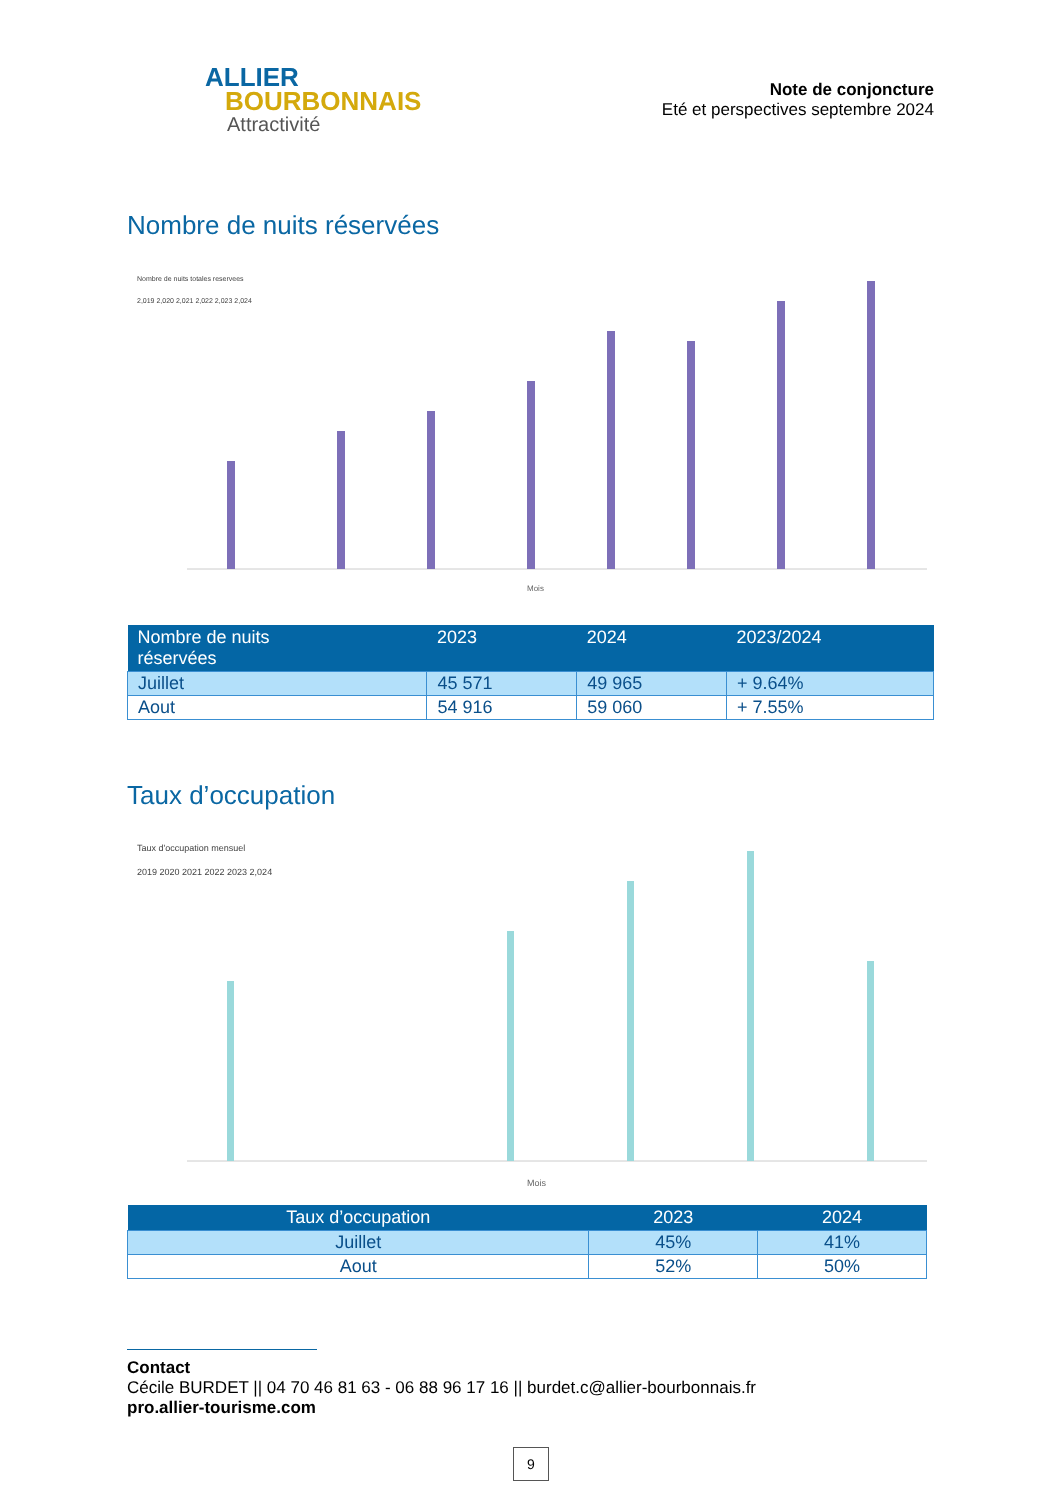ALLIER
BOURBONNAIS
Attractivité
Note de conjoncture
Eté et perspectives septembre 2024
Nombre de nuits réservées
Nombre de nuits totales reservees
2,019 2,020 2,021 2,022 2,023 2,024
Mois
| Nombre de nuits réservées | 2023 | 2024 | 2023/2024 |
| --- | --- | --- | --- |
| Juillet | 45 571 | 49 965 | + 9.64% |
| Aout | 54 916 | 59 060 | + 7.55% |
Taux d’occupation
Taux d'occupation mensuel
2019 2020 2021 2022 2023 2,024
Mois
| Taux d’occupation | 2023 | 2024 |
| --- | --- | --- |
| Juillet | 45% | 41% |
| Aout | 52% | 50% |
Contact
Cécile BURDET || 04 70 46 81 63 - 06 88 96 17 16 || burdet.c@allier-bourbonnais.fr
pro.allier-tourisme.com
9